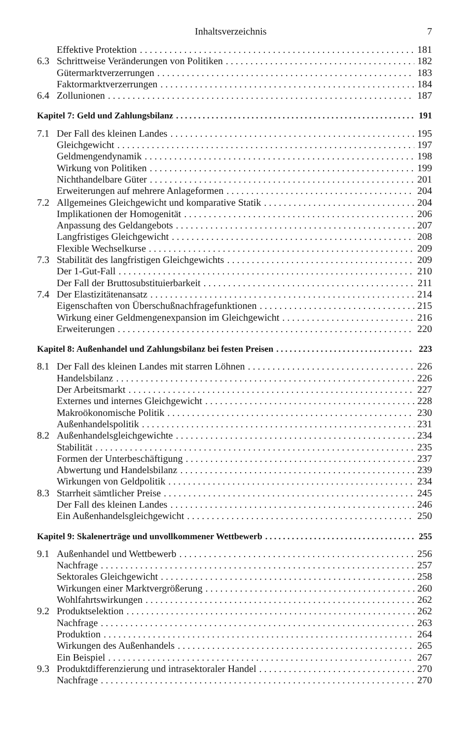Inhaltsverzeichnis 7
Effektive Protektion 181
6.3 Schrittweise Veränderungen von Politiken 182
Gütermarktverzerrungen 183
Faktormarktverzerrungen 184
6.4 Zollunionen 187
Kapitel 7: Geld und Zahlungsbilanz 191
7.1 Der Fall des kleinen Landes 195
Gleichgewicht 197
Geldmengendynamik 198
Wirkung von Politiken 199
Nichthandelbare Güter 201
Erweiterungen auf mehrere Anlageformen 204
7.2 Allgemeines Gleichgewicht und komparative Statik 204
Implikationen der Homogenität 206
Anpassung des Geldangebots 207
Langfristiges Gleichgewicht 208
Flexible Wechselkurse 209
7.3 Stabilität des langfristigen Gleichgewichts 209
Der 1-Gut-Fall 210
Der Fall der Bruttosubstituierbarkeit 211
7.4 Der Elastizitätenansatz 214
Eigenschaften von Überschußnachfragefunktionen 215
Wirkung einer Geldmengenexpansion im Gleichgewicht 216
Erweiterungen 220
Kapitel 8: Außenhandel und Zahlungsbilanz bei festen Preisen 223
8.1 Der Fall des kleinen Landes mit starren Löhnen 226
Handelsbilanz 226
Der Arbeitsmarkt 227
Externes und internes Gleichgewicht 228
Makroökonomische Politik 230
Außenhandelspolitik 231
8.2 Außenhandelsgleichgewichte 234
Stabilität 235
Formen der Unterbeschäftigung 237
Abwertung und Handelsbilanz 239
Wirkungen von Geldpolitik 234
8.3 Starrheit sämtlicher Preise 245
Der Fall des kleinen Landes 246
Ein Außenhandelsgleichgewicht 250
Kapitel 9: Skalenerträge und unvollkommener Wettbewerb 255
9.1 Außenhandel und Wettbewerb 256
Nachfrage 257
Sektorales Gleichgewicht 258
Wirkungen einer Marktvergrößerung 260
Wohlfahrtswirkungen 262
9.2 Produktselektion 262
Nachfrage 263
Produktion 264
Wirkungen des Außenhandels 265
Ein Beispiel 267
9.3 Produktdifferenzierung und intrasektoraler Handel 270
Nachfrage 270